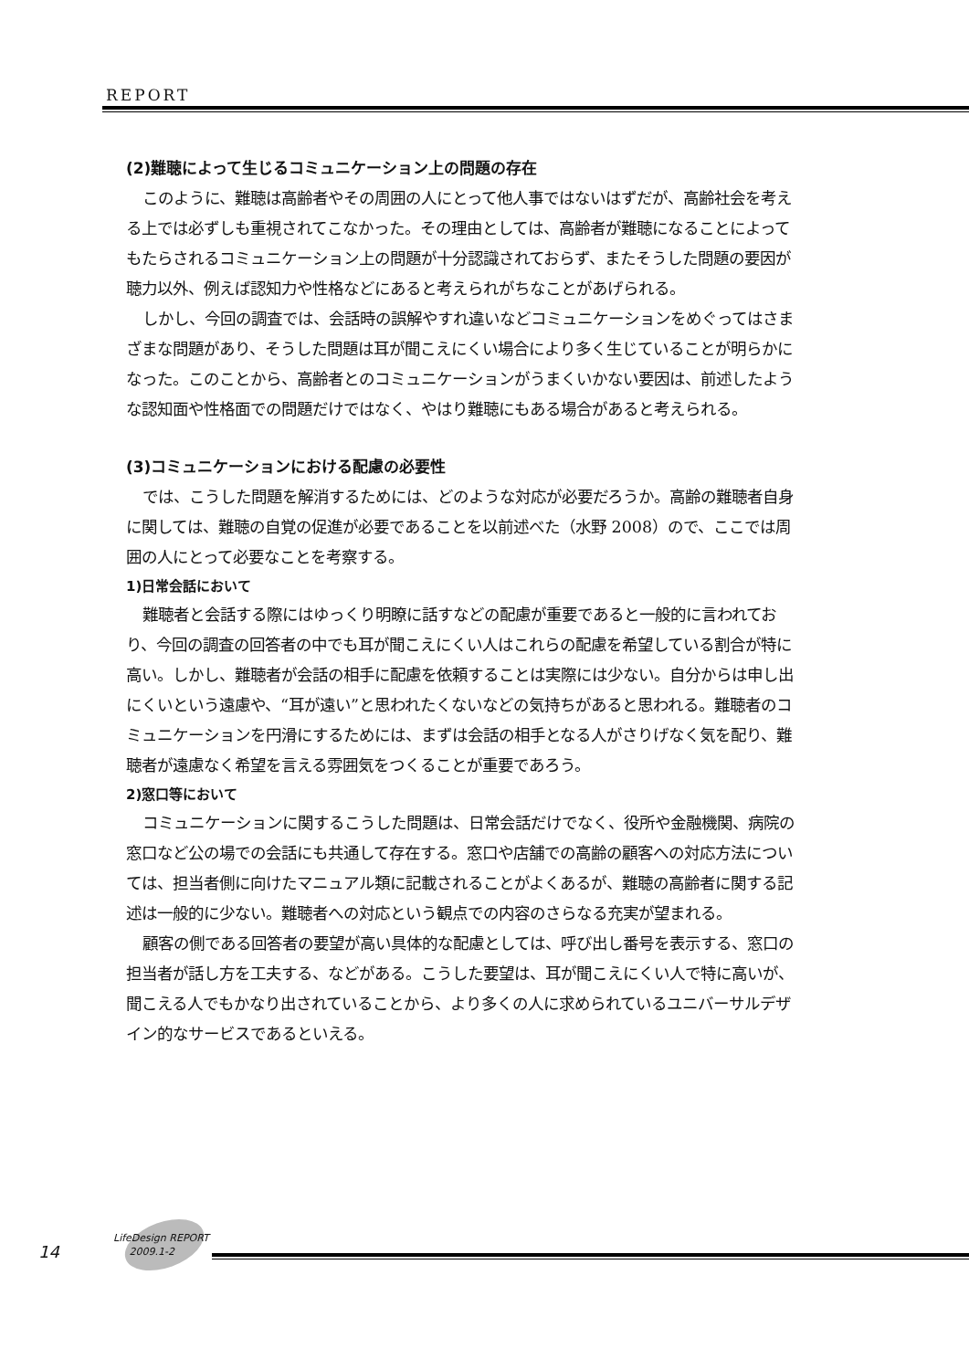REPORT
(2)難聴によって生じるコミュニケーション上の問題の存在
このように、難聴は高齢者やその周囲の人にとって他人事ではないはずだが、高齢社会を考える上では必ずしも重視されてこなかった。その理由としては、高齢者が難聴になることによってもたらされるコミュニケーション上の問題が十分認識されておらず、またそうした問題の要因が聴力以外、例えば認知力や性格などにあると考えられがちなことがあげられる。
しかし、今回の調査では、会話時の誤解やすれ違いなどコミュニケーションをめぐってはさまざまな問題があり、そうした問題は耳が聞こえにくい場合により多く生じていることが明らかになった。このことから、高齢者とのコミュニケーションがうまくいかない要因は、前述したような認知面や性格面での問題だけではなく、やはり難聴にもある場合があると考えられる。
(3)コミュニケーションにおける配慮の必要性
では、こうした問題を解消するためには、どのような対応が必要だろうか。高齢の難聴者自身に関しては、難聴の自覚の促進が必要であることを以前述べた（水野 2008）ので、ここでは周囲の人にとって必要なことを考察する。
1)日常会話において
難聴者と会話する際にはゆっくり明瞭に話すなどの配慮が重要であると一般的に言われており、今回の調査の回答者の中でも耳が聞こえにくい人はこれらの配慮を希望している割合が特に高い。しかし、難聴者が会話の相手に配慮を依頼することは実際には少ない。自分からは申し出にくいという遠慮や、“耳が遠い”と思われたくないなどの気持ちがあると思われる。難聴者のコミュニケーションを円滑にするためには、まずは会話の相手となる人がさりげなく気を配り、難聴者が遠慮なく希望を言える雰囲気をつくることが重要であろう。
2)窓口等において
コミュニケーションに関するこうした問題は、日常会話だけでなく、役所や金融機関、病院の窓口など公の場での会話にも共通して存在する。窓口や店舗での高齢の顧客への対応方法については、担当者側に向けたマニュアル類に記載されることがよくあるが、難聴の高齢者に関する記述は一般的に少ない。難聴者への対応という観点での内容のさらなる充実が望まれる。
顧客の側である回答者の要望が高い具体的な配慮としては、呼び出し番号を表示する、窓口の担当者が話し方を工夫する、などがある。こうした要望は、耳が聞こえにくい人で特に高いが、聞こえる人でもかなり出されていることから、より多くの人に求められているユニバーサルデザイン的なサービスであるといえる。
14
LifeDesign REPORT
2009.1-2